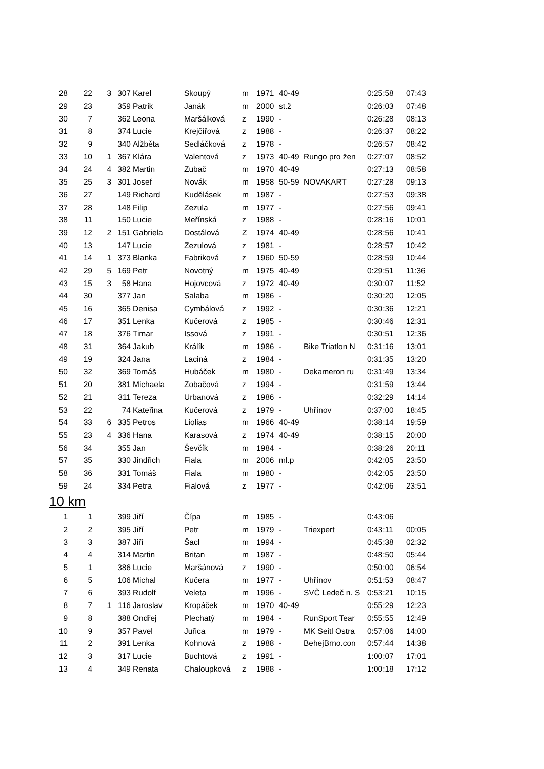| 28 | 22 | 3 | 307 | Karel | Skoupý | m | 1971 | 40-49 | | 0:25:58 | 07:43 |
| 29 | 23 | | 359 | Patrik | Janák | m | 2000 | st.ž | | 0:26:03 | 07:48 |
| 30 | 7 | | 362 | Leona | Maršálková | z | 1990 | - | | 0:26:28 | 08:13 |
| 31 | 8 | | 374 | Lucie | Krejčířová | z | 1988 | - | | 0:26:37 | 08:22 |
| 32 | 9 | | 340 | Alžběta | Sedláčková | z | 1978 | - | | 0:26:57 | 08:42 |
| 33 | 10 | 1 | 367 | Klára | Valentová | z | 1973 | 40-49 | Rungo pro žen | 0:27:07 | 08:52 |
| 34 | 24 | 4 | 382 | Martin | Zubač | m | 1970 | 40-49 | | 0:27:13 | 08:58 |
| 35 | 25 | 3 | 301 | Josef | Novák | m | 1958 | 50-59 | NOVAKART | 0:27:28 | 09:13 |
| 36 | 27 | | 149 | Richard | Kudělásek | m | 1987 | - | | 0:27:53 | 09:38 |
| 37 | 28 | | 148 | Filip | Zezula | m | 1977 | - | | 0:27:56 | 09:41 |
| 38 | 11 | | 150 | Lucie | Meřínská | z | 1988 | - | | 0:28:16 | 10:01 |
| 39 | 12 | 2 | 151 | Gabriela | Dostálová | Z | 1974 | 40-49 | | 0:28:56 | 10:41 |
| 40 | 13 | | 147 | Lucie | Zezulová | z | 1981 | - | | 0:28:57 | 10:42 |
| 41 | 14 | 1 | 373 | Blanka | Fabriková | z | 1960 | 50-59 | | 0:28:59 | 10:44 |
| 42 | 29 | 5 | 169 | Petr | Novotný | m | 1975 | 40-49 | | 0:29:51 | 11:36 |
| 43 | 15 | 3 | 58 | Hana | Hojovcová | z | 1972 | 40-49 | | 0:30:07 | 11:52 |
| 44 | 30 | | 377 | Jan | Salaba | m | 1986 | - | | 0:30:20 | 12:05 |
| 45 | 16 | | 365 | Denisa | Cymbálová | z | 1992 | - | | 0:30:36 | 12:21 |
| 46 | 17 | | 351 | Lenka | Kučerová | z | 1985 | - | | 0:30:46 | 12:31 |
| 47 | 18 | | 376 | Timar | Issová | z | 1991 | - | | 0:30:51 | 12:36 |
| 48 | 31 | | 364 | Jakub | Králík | m | 1986 | - | Bike Triatlon N | 0:31:16 | 13:01 |
| 49 | 19 | | 324 | Jana | Laciná | z | 1984 | - | | 0:31:35 | 13:20 |
| 50 | 32 | | 369 | Tomáš | Hubáček | m | 1980 | - | Dekameron ru | 0:31:49 | 13:34 |
| 51 | 20 | | 381 | Michaela | Zobačová | z | 1994 | - | | 0:31:59 | 13:44 |
| 52 | 21 | | 311 | Tereza | Urbanová | z | 1986 | - | | 0:32:29 | 14:14 |
| 53 | 22 | | 74 | Kateřina | Kučerová | z | 1979 | - | Uhřínov | 0:37:00 | 18:45 |
| 54 | 33 | 6 | 335 | Petros | Liolias | m | 1966 | 40-49 | | 0:38:14 | 19:59 |
| 55 | 23 | 4 | 336 | Hana | Karasová | z | 1974 | 40-49 | | 0:38:15 | 20:00 |
| 56 | 34 | | 355 | Jan | Ševčík | m | 1984 | - | | 0:38:26 | 20:11 |
| 57 | 35 | | 330 | Jindřich | Fiala | m | 2006 | ml.p | | 0:42:05 | 23:50 |
| 58 | 36 | | 331 | Tomáš | Fiala | m | 1980 | - | | 0:42:05 | 23:50 |
| 59 | 24 | | 334 | Petra | Fialová | z | 1977 | - | | 0:42:06 | 23:51 |
10 km
| 1 | 1 | | 399 | Jiří | Čípa | m | 1985 | - | | 0:43:06 | |
| 2 | 2 | | 395 | Jiří | Petr | m | 1979 | - | Triexpert | 0:43:11 | 00:05 |
| 3 | 3 | | 387 | Jiří | Šacl | m | 1994 | - | | 0:45:38 | 02:32 |
| 4 | 4 | | 314 | Martin | Britan | m | 1987 | - | | 0:48:50 | 05:44 |
| 5 | 1 | | 386 | Lucie | Maršánová | z | 1990 | - | | 0:50:00 | 06:54 |
| 6 | 5 | | 106 | Michal | Kučera | m | 1977 | - | Uhřínov | 0:51:53 | 08:47 |
| 7 | 6 | | 393 | Rudolf | Veleta | m | 1996 | - | SVČ Ledeč n. S | 0:53:21 | 10:15 |
| 8 | 7 | 1 | 116 | Jaroslav | Kropáček | m | 1970 | 40-49 | | 0:55:29 | 12:23 |
| 9 | 8 | | 388 | Ondřej | Plechatý | m | 1984 | - | RunSport Tear | 0:55:55 | 12:49 |
| 10 | 9 | | 357 | Pavel | Juřica | m | 1979 | - | MK Seitl Ostra | 0:57:06 | 14:00 |
| 11 | 2 | | 391 | Lenka | Kohnová | z | 1988 | - | BehejBrno.con | 0:57:44 | 14:38 |
| 12 | 3 | | 317 | Lucie | Buchtová | z | 1991 | - | | 1:00:07 | 17:01 |
| 13 | 4 | | 349 | Renata | Chaloupková | z | 1988 | - | | 1:00:18 | 17:12 |